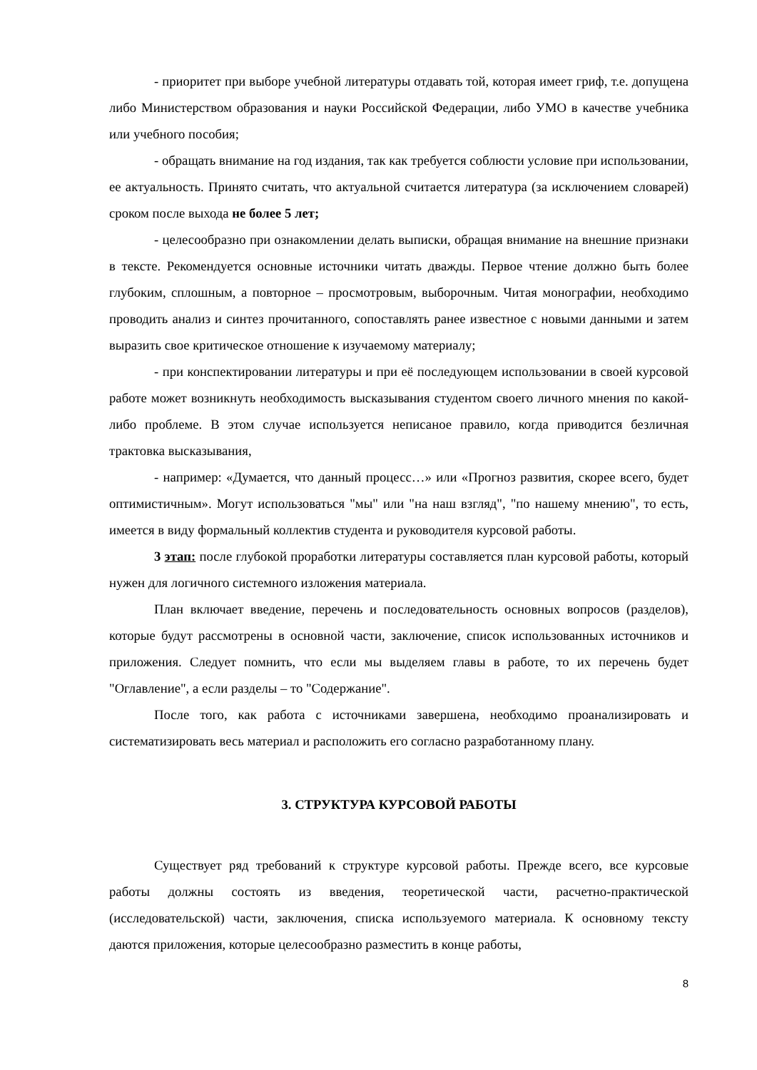- приоритет при выборе учебной литературы отдавать той, которая имеет гриф, т.е. допущена либо Министерством образования и науки Российской Федерации, либо УМО в качестве учебника или учебного пособия;
- обращать внимание на год издания, так как требуется соблюсти условие при использовании, ее актуальность. Принято считать, что актуальной считается литература (за исключением словарей) сроком после выхода не более 5 лет;
- целесообразно при ознакомлении делать выписки, обращая внимание на внешние признаки в тексте. Рекомендуется основные источники читать дважды. Первое чтение должно быть более глубоким, сплошным, а повторное – просмотровым, выборочным. Читая монографии, необходимо проводить анализ и синтез прочитанного, сопоставлять ранее известное с новыми данными и затем выразить свое критическое отношение к изучаемому материалу;
- при конспектировании литературы и при её последующем использовании в своей курсовой работе может возникнуть необходимость высказывания студентом своего личного мнения по какой-либо проблеме. В этом случае используется неписаное правило, когда приводится безличная трактовка высказывания,
- например: «Думается, что данный процесс…» или «Прогноз развития, скорее всего, будет оптимистичным». Могут использоваться "мы" или "на наш взгляд", "по нашему мнению", то есть, имеется в виду формальный коллектив студента и руководителя курсовой работы.
3 этап: после глубокой проработки литературы составляется план курсовой работы, который нужен для логичного системного изложения материала.
План включает введение, перечень и последовательность основных вопросов (разделов), которые будут рассмотрены в основной части, заключение, список использованных источников и приложения. Следует помнить, что если мы выделяем главы в работе, то их перечень будет "Оглавление", а если разделы – то "Содержание".
После того, как работа с источниками завершена, необходимо проанализировать и систематизировать весь материал и расположить его согласно разработанному плану.
3. СТРУКТУРА КУРСОВОЙ РАБОТЫ
Существует ряд требований к структуре курсовой работы. Прежде всего, все курсовые работы должны состоять из введения, теоретической части, расчетно-практической (исследовательской) части, заключения, списка используемого материала. К основному тексту даются приложения, которые целесообразно разместить в конце работы,
8